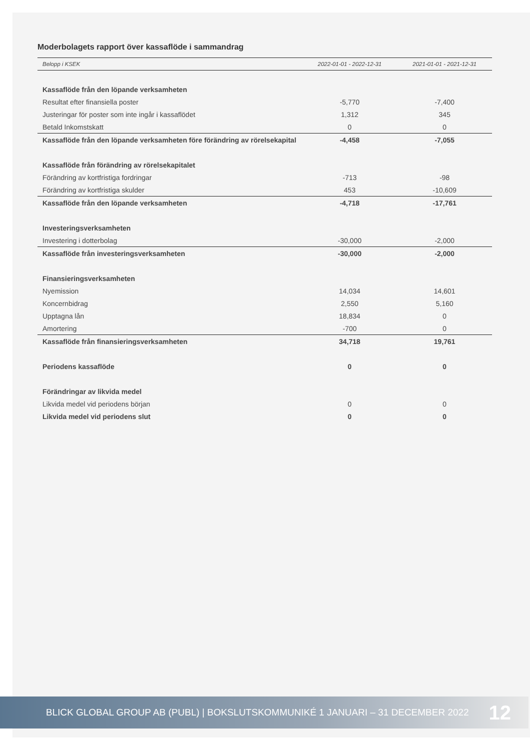Moderbolagets rapport över kassaflöde i sammandrag
| Belopp i KSEK | 2022-01-01 - 2022-12-31 | 2021-01-01 - 2021-12-31 |
| --- | --- | --- |
| Kassaflöde från den löpande verksamheten | | |
| Resultat efter finansiella poster | -5,770 | -7,400 |
| Justeringar för poster som inte ingår i kassaflödet | 1,312 | 345 |
| Betald Inkomstskatt | 0 | 0 |
| Kassaflöde från den löpande verksamheten före förändring av rörelsekapital | -4,458 | -7,055 |
| Kassaflöde från förändring av rörelsekapitalet | | |
| Förändring av kortfristiga fordringar | -713 | -98 |
| Förändring av kortfristiga skulder | 453 | -10,609 |
| Kassaflöde från den löpande verksamheten | -4,718 | -17,761 |
| Investeringsverksamheten | | |
| Investering i dotterbolag | -30,000 | -2,000 |
| Kassaflöde från investeringsverksamheten | -30,000 | -2,000 |
| Finansieringsverksamheten | | |
| Nyemission | 14,034 | 14,601 |
| Koncernbidrag | 2,550 | 5,160 |
| Upptagna lån | 18,834 | 0 |
| Amortering | -700 | 0 |
| Kassaflöde från finansieringsverksamheten | 34,718 | 19,761 |
| Periodens kassaflöde | 0 | 0 |
| Förändringar av likvida medel | | |
| Likvida medel vid periodens början | 0 | 0 |
| Likvida medel vid periodens slut | 0 | 0 |
BLICK GLOBAL GROUP AB (PUBL) | BOKSLUTSKOMMUNIKÉ 1 JANUARI – 31 DECEMBER 2022 12